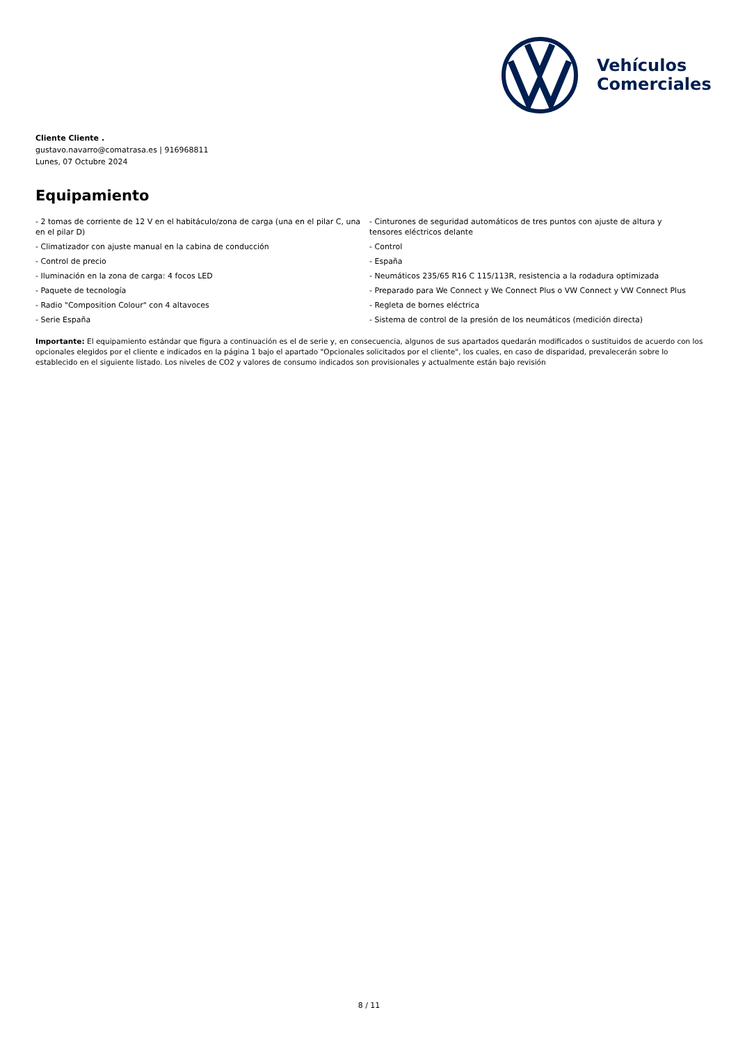Vehículos
Comerciales
Cliente Cliente .
gustavo.navarro@comatrasa.es | 916968811
Lunes, 07 Octubre 2024
Equipamiento
- 2 tomas de corriente de 12 V en el habitáculo/zona de carga (una en el pilar C, una en el pilar D)
- Climatizador con ajuste manual en la cabina de conducción
- Control de precio
- Iluminación en la zona de carga: 4 focos LED
- Paquete de tecnología
- Radio "Composition Colour" con 4 altavoces
- Serie España
- Cinturones de seguridad automáticos de tres puntos con ajuste de altura y tensores eléctricos delante
- Control
- España
- Neumáticos 235/65 R16 C 115/113R, resistencia a la rodadura optimizada
- Preparado para We Connect y We Connect Plus o VW Connect y VW Connect Plus
- Regleta de bornes eléctrica
- Sistema de control de la presión de los neumáticos (medición directa)
Importante: El equipamiento estándar que figura a continuación es el de serie y, en consecuencia, algunos de sus apartados quedarán modificados o sustituidos de acuerdo con los opcionales elegidos por el cliente e indicados en la página 1 bajo el apartado "Opcionales solicitados por el cliente", los cuales, en caso de disparidad, prevalecerán sobre lo establecido en el siguiente listado. Los niveles de CO2 y valores de consumo indicados son provisionales y actualmente están bajo revisión
8 / 11